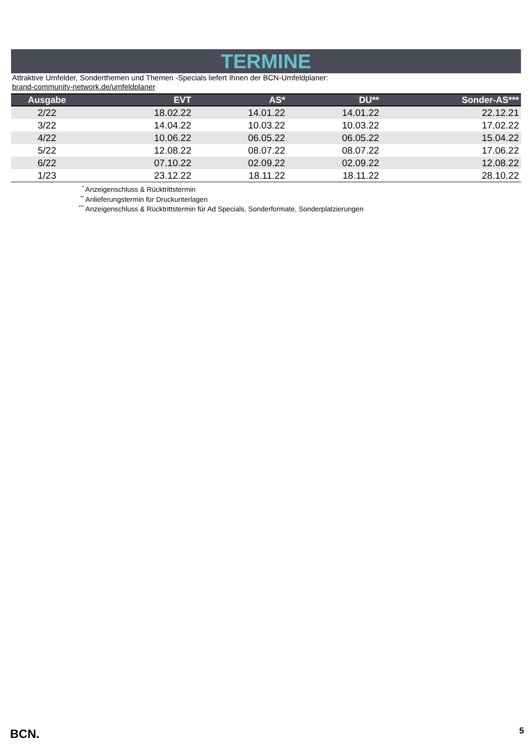TERMINE
Attraktive Umfelder, Sonderthemen und Themen -Specials liefert Ihnen der BCN-Umfeldplaner:
brand-community-network.de/umfeldplaner
| Ausgabe | EVT | AS* | DU** | Sonder-AS*** |
| --- | --- | --- | --- | --- |
| 2/22 | 18.02.22 | 14.01.22 | 14.01.22 | 22.12.21 |
| 3/22 | 14.04.22 | 10.03.22 | 10.03.22 | 17.02.22 |
| 4/22 | 10.06.22 | 06.05.22 | 06.05.22 | 15.04.22 |
| 5/22 | 12.08.22 | 08.07.22 | 08.07.22 | 17.06.22 |
| 6/22 | 07.10.22 | 02.09.22 | 02.09.22 | 12.08.22 |
| 1/23 | 23.12.22 | 18.11.22 | 18.11.22 | 28.10.22 |
<sup>*</sup> Anzeigenschluss & Rücktrittstermin
<sup>**</sup> Anlieferungstermin für Druckunterlagen
<sup>***</sup> Anzeigenschluss & Rücktrittstermin für Ad Specials, Sonderformate, Sonderplatzierungen
BCN. 5